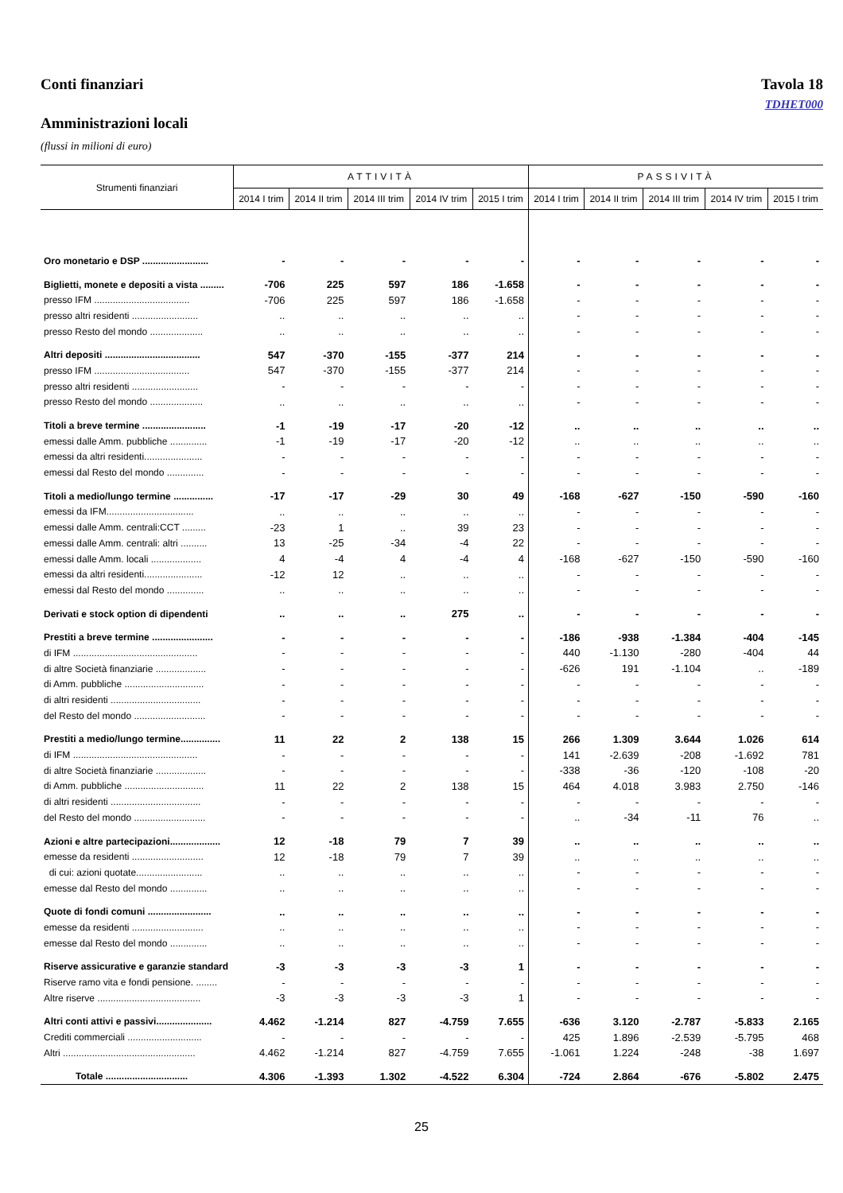Conti finanziari Tavola 18
TDHET000
Amministrazioni locali
(flussi in milioni di euro)
| Strumenti finanziari | ATTIVITÀ | | | | | PASSIVITÀ | | | | |
| --- | --- | --- | --- | --- | --- | --- | --- | --- | --- | --- |
| | 2014 I trim | 2014 II trim | 2014 III trim | 2014 IV trim | 2015 I trim | 2014 I trim | 2014 II trim | 2014 III trim | 2014 IV trim | 2015 I trim |
| Oro monetario e DSP ......................... | - | - | - | - | - | - | - | - | - | - |
| Biglietti, monete e depositi a vista ......... | -706 | 225 | 597 | 186 | -1.658 | - | - | - | - | - |
| presso IFM .................................... | -706 | 225 | 597 | 186 | -1.658 | - | - | - | - | - |
| presso altri residenti ......................... | .. | .. | .. | .. | .. | - | - | - | - | - |
| presso Resto del mondo .................... | .. | .. | .. | .. | .. | - | - | - | - | - |
| Altri depositi .................................... | 547 | -370 | -155 | -377 | 214 | - | - | - | - | - |
| presso IFM .................................... | 547 | -370 | -155 | -377 | 214 | - | - | - | - | - |
| presso altri residenti ......................... | - | - | - | - | - | - | - | - | - | - |
| presso Resto del mondo .................... | .. | .. | .. | .. | .. | - | - | - | - | - |
| Titoli a breve termine ........................ | -1 | -19 | -17 | -20 | -12 | .. | .. | .. | .. | .. |
| emessi dalle Amm. pubbliche .............. | -1 | -19 | -17 | -20 | -12 | .. | .. | .. | .. | .. |
| emessi da altri residenti...................... | - | - | - | - | - | - | - | - | - | - |
| emessi dal Resto del mondo .............. | - | - | - | - | - | - | - | - | - | - |
| Titoli a medio/lungo termine ............... | -17 | -17 | -29 | 30 | 49 | -168 | -627 | -150 | -590 | -160 |
| emessi da IFM................................. | .. | .. | .. | .. | .. | - | - | - | - | - |
| emessi dalle Amm. centrali:CCT ......... | -23 | 1 | .. | 39 | 23 | - | - | - | - | - |
| emessi dalle Amm. centrali: altri .......... | 13 | -25 | -34 | -4 | 22 | - | - | - | - | - |
| emessi dalle Amm. locali ................... | 4 | -4 | 4 | -4 | 4 | -168 | -627 | -150 | -590 | -160 |
| emessi da altri residenti...................... | -12 | 12 | .. | .. | .. | - | - | - | - | - |
| emessi dal Resto del mondo .............. | .. | .. | .. | .. | .. | - | - | - | - | - |
| Derivati e stock option di dipendenti | .. | .. | .. | 275 | .. | - | - | - | - | - |
| Prestiti a breve termine ....................... | - | - | - | - | - | -186 | -938 | -1.384 | -404 | -145 |
| di IFM ............................................... | - | - | - | - | - | 440 | -1.130 | -280 | -404 | 44 |
| di altre Società finanziarie ................... | - | - | - | - | - | -626 | 191 | -1.104 | .. | -189 |
| di Amm. pubbliche .............................. | - | - | - | - | - | - | - | - | - | - |
| di altri residenti .................................. | - | - | - | - | - | - | - | - | - | - |
| del Resto del mondo ........................... | - | - | - | - | - | - | - | - | - | - |
| Prestiti a medio/lungo termine............... | 11 | 22 | 2 | 138 | 15 | 266 | 1.309 | 3.644 | 1.026 | 614 |
| di IFM ............................................... | - | - | - | - | - | 141 | -2.639 | -208 | -1.692 | 781 |
| di altre Società finanziarie ................... | - | - | - | - | - | -338 | -36 | -120 | -108 | -20 |
| di Amm. pubbliche .............................. | 11 | 22 | 2 | 138 | 15 | 464 | 4.018 | 3.983 | 2.750 | -146 |
| di altri residenti .................................. | - | - | - | - | - | - | - | - | - | - |
| del Resto del mondo ........................... | - | - | - | - | - | .. | -34 | -11 | 76 | .. |
| Azioni e altre partecipazioni................... | 12 | -18 | 79 | 7 | 39 | .. | .. | .. | .. | .. |
| emesse da residenti ........................... | 12 | -18 | 79 | 7 | 39 | .. | .. | .. | .. | .. |
| di cui: azioni quotate......................... | .. | .. | .. | .. | .. | - | - | - | - | - |
| emesse dal Resto del mondo .............. | .. | .. | .. | .. | .. | - | - | - | - | - |
| Quote di fondi comuni ........................ | .. | .. | .. | .. | .. | - | - | - | - | - |
| emesse da residenti ........................... | .. | .. | .. | .. | .. | - | - | - | - | - |
| emesse dal Resto del mondo .............. | .. | .. | .. | .. | .. | - | - | - | - | - |
| Riserve assicurative e garanzie standard | -3 | -3 | -3 | -3 | 1 | - | - | - | - | - |
| Riserve ramo vita e fondi pensione. ........ | - | - | - | - | - | - | - | - | - | - |
| Altre riserve ....................................... | -3 | -3 | -3 | -3 | 1 | - | - | - | - | - |
| Altri conti attivi e passivi..................... | 4.462 | -1.214 | 827 | -4.759 | 7.655 | -636 | 3.120 | -2.787 | -5.833 | 2.165 |
| Crediti commerciali ............................ | - | - | - | - | - | 425 | 1.896 | -2.539 | -5.795 | 468 |
| Altri .................................................. | 4.462 | -1.214 | 827 | -4.759 | 7.655 | -1.061 | 1.224 | -248 | -38 | 1.697 |
| Totale ............................... | 4.306 | -1.393 | 1.302 | -4.522 | 6.304 | -724 | 2.864 | -676 | -5.802 | 2.475 |
25